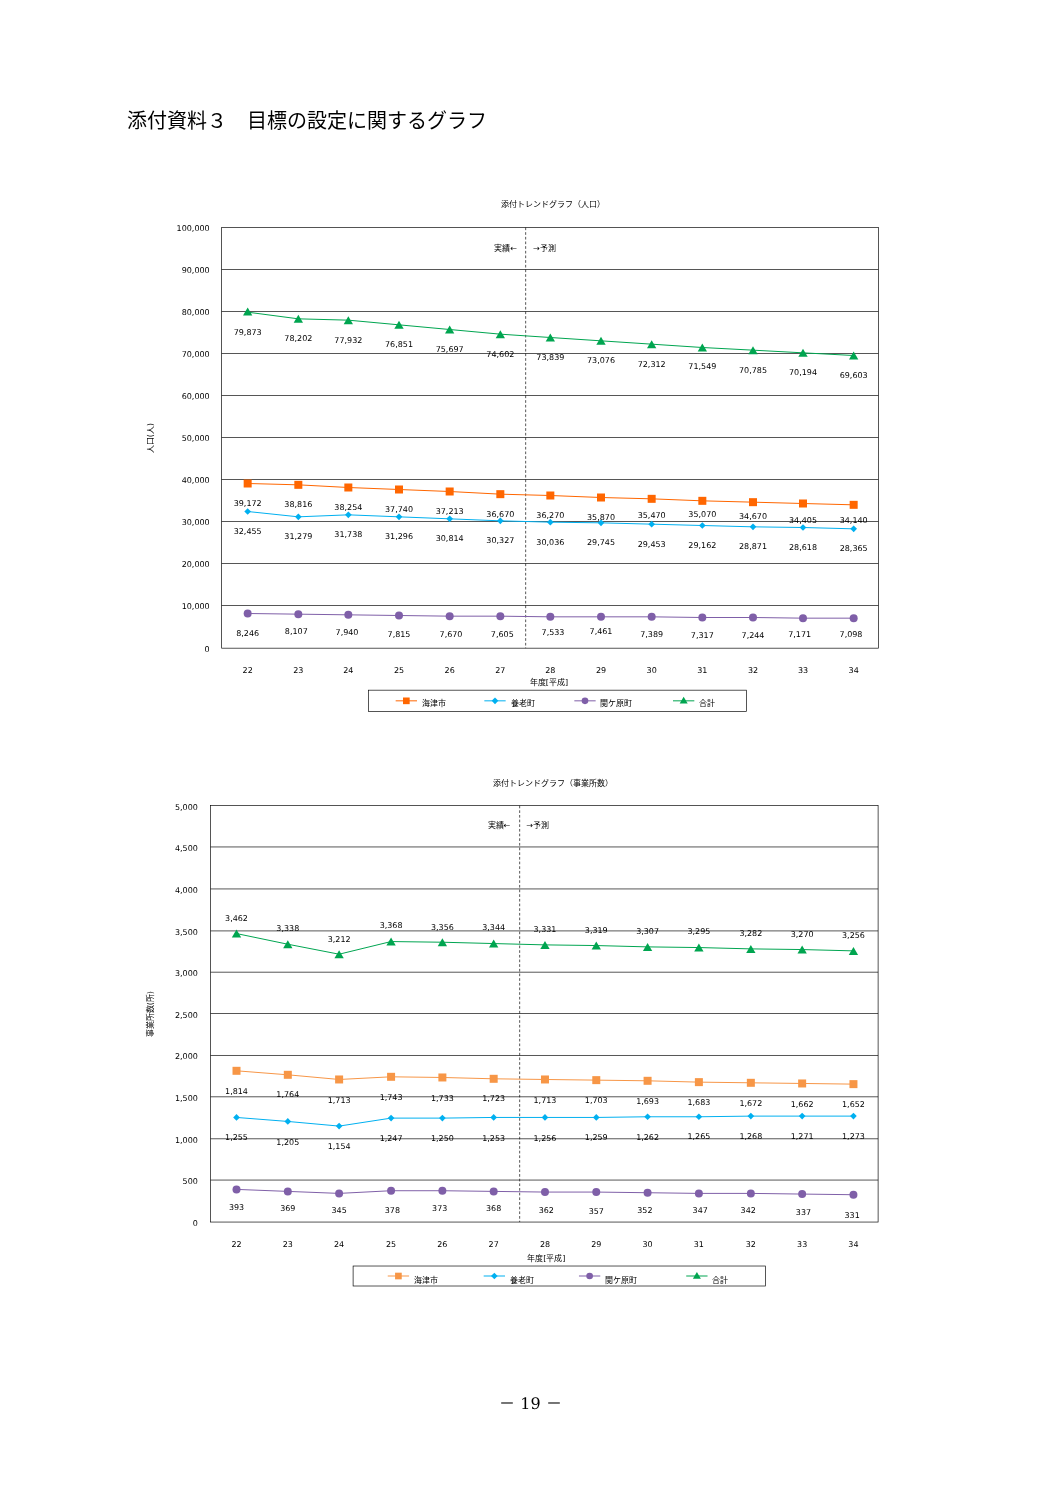添付資料３　目標の設定に関するグラフ
添付トレンドグラフ（人口）
100,000
90,000
80,000
70,000
60,000
50,000
40,000
30,000
20,000
10,000
0
人口(人)
実績←
→予測
79,873
78,202
77,932
76,851
75,697
74,602
73,839
73,076
72,312
71,549
70,785
70,194
69,603
39,172
38,816
38,254
37,740
37,213
36,670
36,270
35,870
35,470
35,070
34,670
34,405
34,140
32,455
31,279
31,738
31,296
30,814
30,327
30,036
29,745
29,453
29,162
28,871
28,618
28,365
8,246
8,107
7,940
7,815
7,670
7,605
7,533
7,461
7,389
7,317
7,244
7,171
7,098
22
23
24
25
26
27
28
29
30
31
32
33
34
年度[平成]
海津市
養老町
関ケ原町
合計
添付トレンドグラフ（事業所数）
5,000
4,500
4,000
3,500
3,000
2,500
2,000
1,500
1,000
500
0
事業所数(所)
実績←
→予測
3,462
3,338
3,212
3,368
3,356
3,344
3,331
3,319
3,307
3,295
3,282
3,270
3,256
1,814
1,764
1,713
1,743
1,733
1,723
1,713
1,703
1,693
1,683
1,672
1,662
1,652
1,255
1,205
1,154
1,247
1,250
1,253
1,256
1,259
1,262
1,265
1,268
1,271
1,273
393
369
345
378
373
368
362
357
352
347
342
337
331
22
23
24
25
26
27
28
29
30
31
32
33
34
年度[平成]
海津市
養老町
関ケ原町
合計
－ 19 －